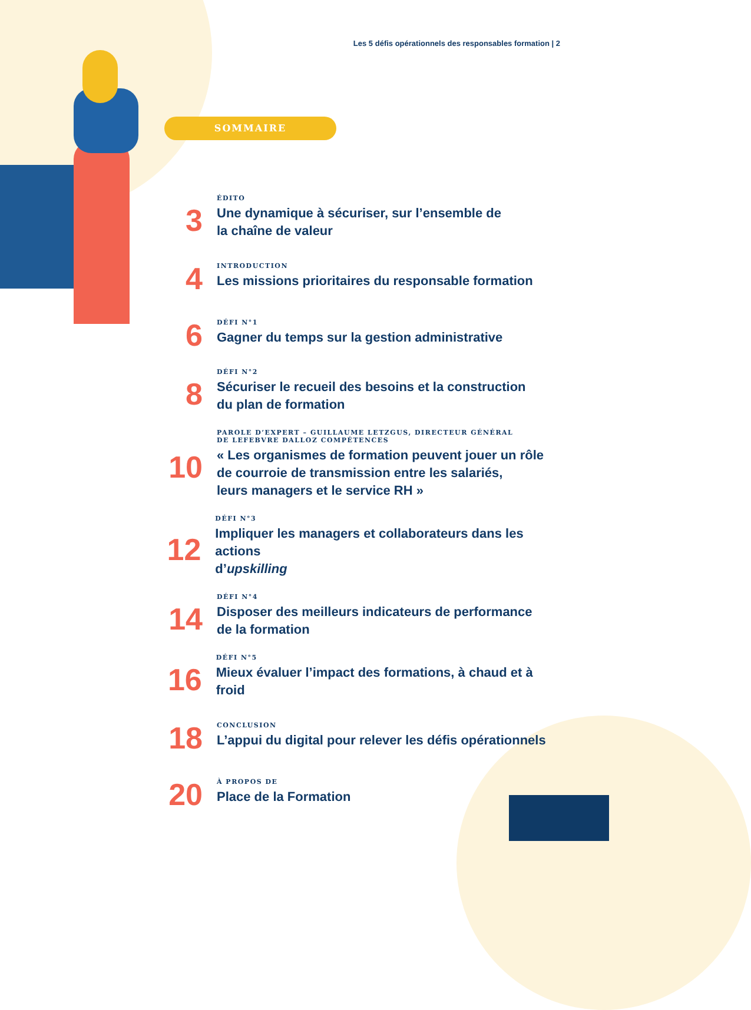Les 5 défis opérationnels des responsables formation | 2
SOMMAIRE
3
ÉDITO
Une dynamique à sécuriser, sur l’ensemble de
la chaîne de valeur
4
INTRODUCTION
Les missions prioritaires du responsable formation
6
DÉFI N°1
Gagner du temps sur la gestion administrative
8
DÉFI N°2
Sécuriser le recueil des besoins et la construction
du plan de formation
10
PAROLE D’EXPERT – GUILLAUME LETZGUS, DIRECTEUR GÉNÉRAL
DE LEFEBVRE DALLOZ COMPÉTENCES
« Les organismes de formation peuvent jouer un rôle
de courroie de transmission entre les salariés,
leurs managers et le service RH »
12
DÉFI N°3
Impliquer les managers et collaborateurs dans les actions
d’upskilling
14
DÉFI N°4
Disposer des meilleurs indicateurs de performance
de la formation
16
DÉFI N°5
Mieux évaluer l’impact des formations, à chaud et à froid
18
CONCLUSION
L’appui du digital pour relever les défis opérationnels
20
À PROPOS DE
Place de la Formation